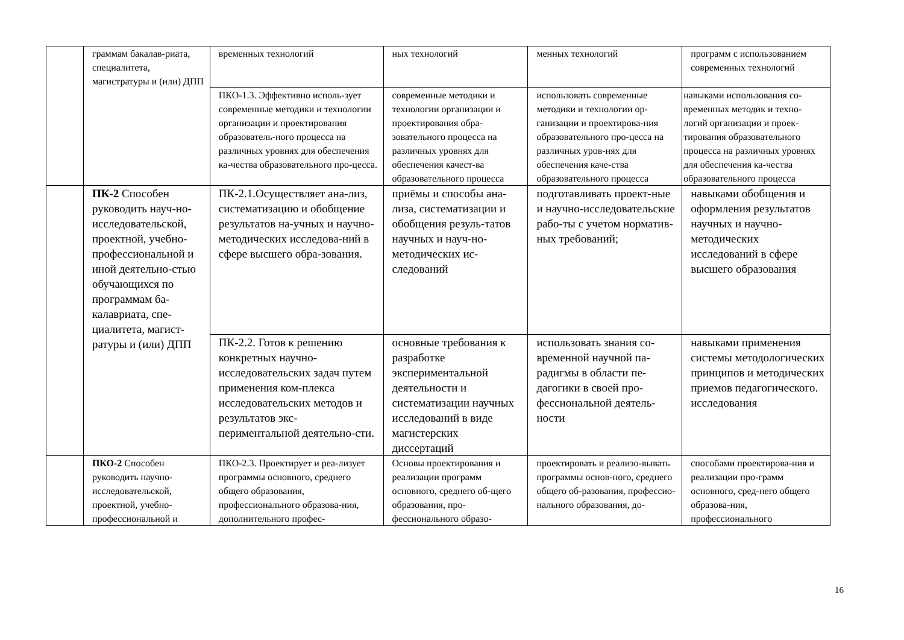| | граммам бакалав-риата, специалитета, магистратуры и (или) ДПП | временных технологий | ных технологий | менных технологий | программ с использованием современных технологий |
| | | ПКО-1.3. Эффективно исполь-зует современные методики и технологии организации и проектирования образователь-ного процесса на различных уровнях для обеспечения ка-чества образовательного про-цесса. | современные методики и технологии организации и проектирования обра-зовательного процесса на различных уровнях для обеспечения качест-ва образовательного процесса | использовать современные методики и технологии ор-ганизации и проектирова-ния образовательного про-цесса на различных уров-нях для обеспечения каче-ства образовательного процесса | навыками использования со-временных методик и техно-логий организации и проек-тирования образовательного процесса на различных уровнях для обеспечения ка-чества образовательного процесса |
| | ПК-2 Способен руководить науч-но-исследовательской, проектной, учебно-профессиональной и иной деятельно-стью обучающихся по программам ба-калавриата, спе-циалитета, магист-ратуры и (или) ДПП | ПК-2.1.Осуществляет ана-лиз, систематизацию и обобщение результатов на-учных и научно-методических исследова-ний в сфере высшего обра-зования. | приёмы и способы ана-лиза, систематизации и обобщения резуль-татов научных и науч-но-методических ис-следований | подготавливать проект-ные и научно-исследовательские рабо-ты с учетом норматив-ных требований; | навыками обобщения и оформления результатов научных и научно-методических исследований в сфере высшего образования |
| | | ПК-2.2. Готов к решению конкретных научно-исследовательских задач путем применения ком-плекса исследовательских методов и результатов экс-периментальной деятельно-сти. | основные требования к разработке экспериментальной деятельности и систематизации научных исследований в виде магистерских диссертаций | использовать знания со-временной научной па-радигмы в области пе-дагогики в своей про-фессиональной деятель-ности | навыками применения системы методологических принципов и методических приемов педагогического. исследования |
| | ПКО-2 Способен руководить научно-исследовательской, проектной, учебно-профессиональной и | ПКО-2.3. Проектирует и реа-лизует программы основного, среднего общего образования, профессионального образова-ния, дополнительного профес- | Основы проектирования и реализации программ основного, среднего об-щего образования, про-фессионального образо- | проектировать и реализо-вывать программы основ-ного, среднего общего об-разования, профессио-нального образования, до- | способами проектирова-ния и реализации про-грамм основного, сред-него общего образова-ния, профессионального |
16